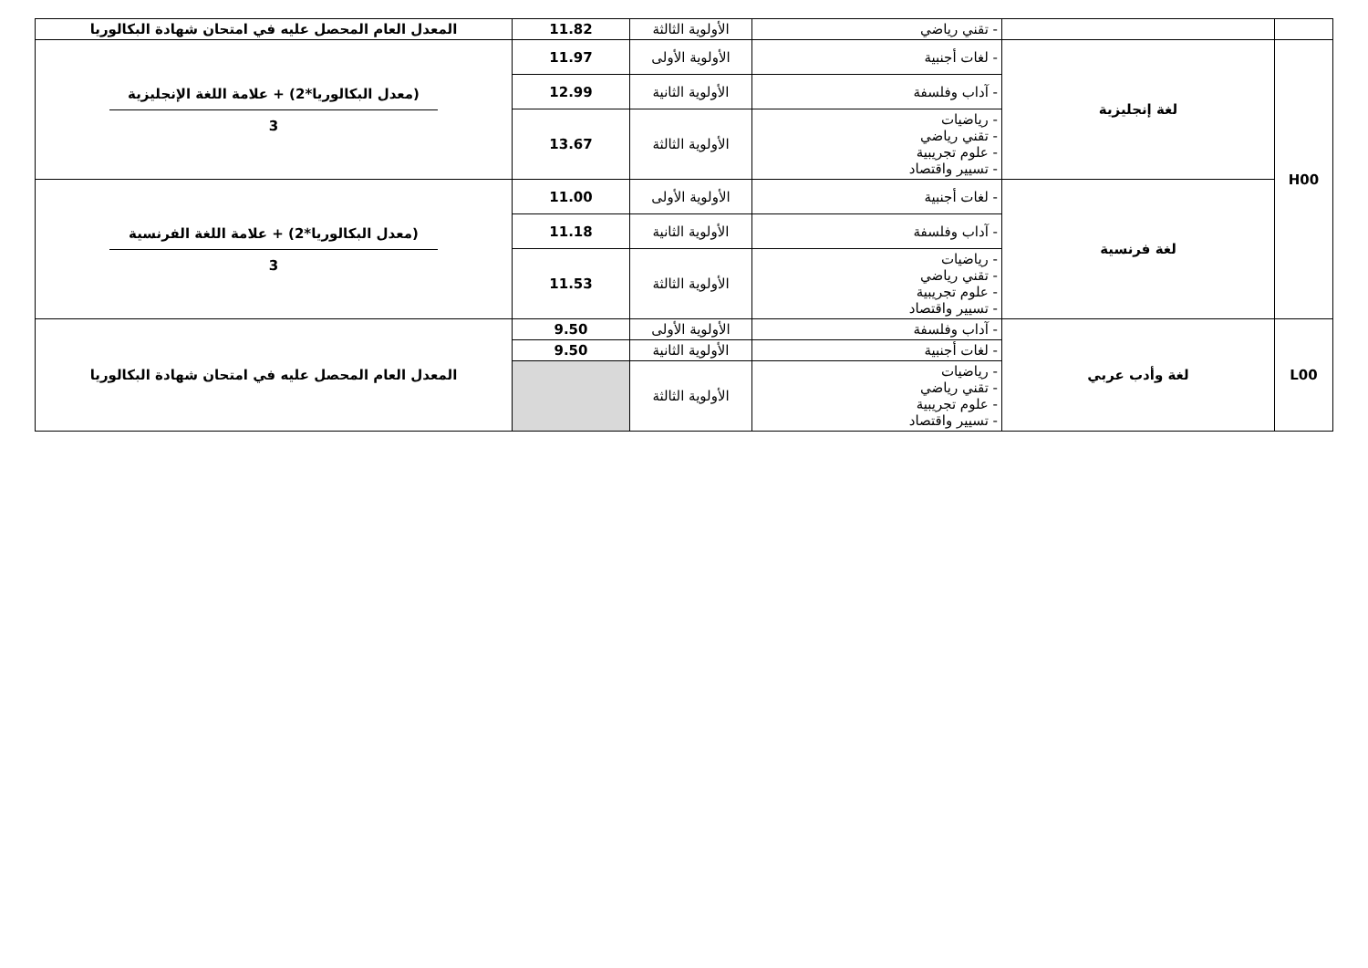| | | - تقني رياضي | الأولوية الثالثة | 11.82 | المعدل العام المحصل عليه في امتحان شهادة البكالوريا |
| H00 | لغة إنجليزية | - لغات أجنبية | الأولوية الأولى | 11.97 | (معدل البكالوريا*2) + علامة اللغة الإنجليزية 3 |
| | | - آداب وفلسفة | الأولوية الثانية | 12.99 | |
| | | - رياضيات - تقني رياضي - علوم تجريبية - تسيير واقتصاد | الأولوية الثالثة | 13.67 | |
| | لغة فرنسية | - لغات أجنبية | الأولوية الأولى | 11.00 | (معدل البكالوريا*2) + علامة اللغة الفرنسية 3 |
| | | - آداب وفلسفة | الأولوية الثانية | 11.18 | |
| | | - رياضيات - تقني رياضي - علوم تجريبية - تسيير واقتصاد | الأولوية الثالثة | 11.53 | |
| L00 | لغة وأدب عربي | - آداب وفلسفة | الأولوية الأولى | 9.50 | المعدل العام المحصل عليه في امتحان شهادة البكالوريا |
| | | - لغات أجنبية | الأولوية الثانية | 9.50 | |
| | | - رياضيات - تقني رياضي - علوم تجريبية - تسيير واقتصاد | الأولوية الثالثة | | |